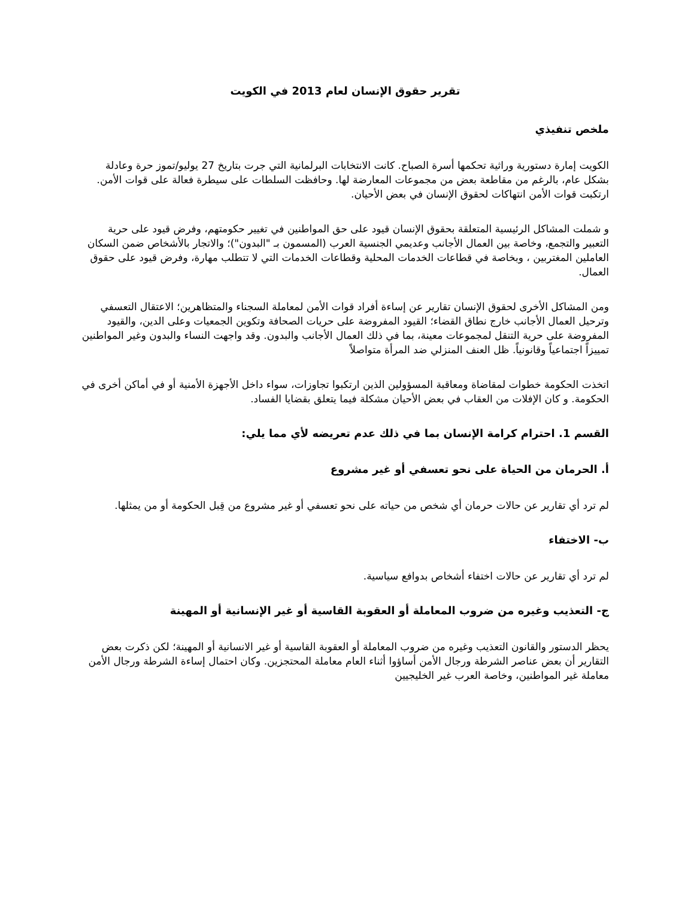تقرير حقوق الإنسان لعام 2013 في الكويت
ملخص تنفيذي
الكويت إمارة دستورية وراثية تحكمها أسرة الصباح. كانت الانتخابات البرلمانية التي جرت بتاريخ 27 يوليو/تموز حرة وعادلة بشكل عام، بالرغم من مقاطعة بعض من مجموعات المعارضة لها. وحافظت السلطات على سيطرة فعالة على قوات الأمن. ارتكبت قوات الأمن انتهاكات لحقوق الإنسان في بعض الأحيان.
و شملت المشاكل الرئيسية المتعلقة بحقوق الإنسان قيود على حق المواطنين في تغيير حكومتهم، وفرض قيود على حرية التعبير والتجمع، وخاصة بين العمال الأجانب وعديمي الجنسية العرب (المسمون بـ "البدون")؛ والاتجار بالأشخاص ضمن السكان العاملين المغتربين ، وبخاصة في قطاعات الخدمات المحلية وقطاعات الخدمات التي لا تتطلب مهارة، وفرض قيود على حقوق العمال.
ومن المشاكل الأخرى لحقوق الإنسان تقارير عن إساءة أفراد قوات الأمن لمعاملة السجناء والمتظاهرين؛ الاعتقال التعسفي وترحيل العمال الأجانب خارج نطاق القضاء؛ القيود المفروضة على حريات الصحافة وتكوين الجمعيات وعلى الدين، والقيود المفروضة على حرية التنقل لمجموعات معينة، بما في ذلك العمال الأجانب والبدون. وقد واجهت النساء والبدون وغير المواطنين تمييزاً اجتماعياً وقانونياً. ظل العنف المنزلي ضد المرأة متواصلاً
اتخذت الحكومة خطوات لمقاضاة ومعاقبة المسؤولين الذين ارتكبوا تجاوزات، سواء داخل الأجهزة الأمنية أو في أماكن أخرى في الحكومة. و كان الإفلات من العقاب في بعض الأحيان مشكلة فيما يتعلق بقضايا الفساد.
القسم 1. احترام كرامة الإنسان بما في ذلك عدم تعريضه لأي مما يلي:
أ. الحرمان من الحياة على نحو تعسفي أو غير مشروع
لم ترد أي تقارير عن حالات حرمان أي شخص من حياته على نحو تعسفي أو غير مشروع من قِبل الحكومة أو من يمثلها.
ب- الاختفاء
لم ترد أي تقارير عن حالات اختفاء أشخاص بدوافع سياسية.
ج- التعذيب وغيره من ضروب المعاملة أو العقوبة القاسية أو غير الإنسانية أو المهينة
يحظر الدستور والقانون التعذيب وغيره من ضروب المعاملة أو العقوبة القاسية أو غير الانسانية أو المهينة؛ لكن ذكرت بعض التقارير أن بعض عناصر الشرطة ورجال الأمن أساؤوا أثناء العام معاملة المحتجزين. وكان احتمال إساءة الشرطة ورجال الأمن معاملة غير المواطنين، وخاصة العرب غير الخليجيين